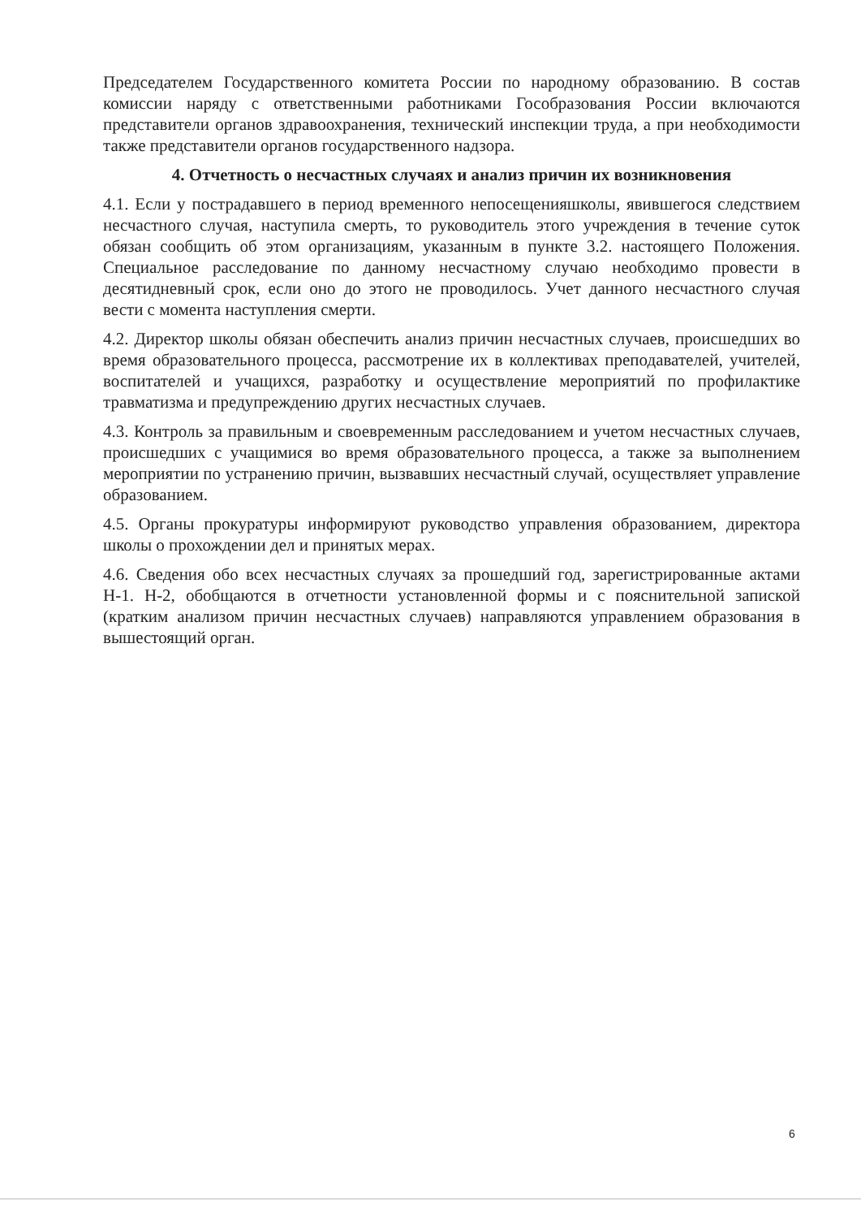Председателем Государственного комитета России по народному образованию. В состав комиссии наряду с ответственными работниками Гособразования России включаются представители органов здравоохранения, технический инспекции труда, а при необходимости также представители органов государственного надзора.
4. Отчетность о несчастных случаях и анализ причин их возникновения
4.1. Если у пострадавшего в период временного непосещенияшколы, явившегося следствием несчастного случая, наступила смерть, то руководитель этого учреждения в течение суток обязан сообщить об этом организациям, указанным в пункте 3.2. настоящего Положения. Специальное расследование по данному несчастному случаю необходимо провести в десятидневный срок, если оно до этого не проводилось. Учет данного несчастного случая вести с момента наступления смерти.
4.2. Директор школы обязан обеспечить анализ причин несчастных случаев, происшедших во время образовательного процесса, рассмотрение их в коллективах преподавателей, учителей, воспитателей и учащихся, разработку и осуществление мероприятий по профилактике травматизма и предупреждению других несчастных случаев.
4.3. Контроль за правильным и своевременным расследованием и учетом несчастных случаев, происшедших с учащимися во время образовательного процесса, а также за выполнением мероприятии по устранению причин, вызвавших несчастный случай, осуществляет управление образованием.
4.5. Органы прокуратуры информируют руководство управления образованием, директора школы о прохождении дел и принятых мерах.
4.6. Сведения обо всех несчастных случаях за прошедший год, зарегистрированные актами Н-1. Н-2, обобщаются в отчетности установленной формы и с пояснительной запиской (кратким анализом причин несчастных случаев) направляются управлением образования в вышестоящий орган.
6